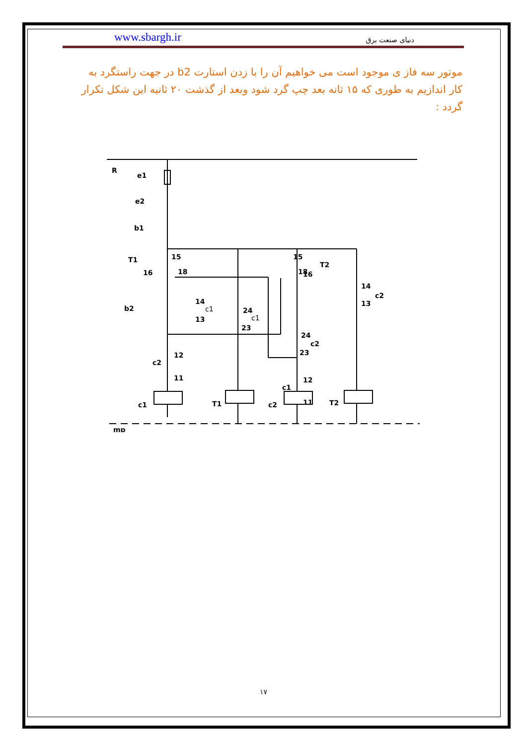www.sbargh.ir دنیای صنعت برق
موتور سه فاز ی موجود است می خواهیم آن را با زدن استارت b2 در جهت راستگرد به کار اندازیم به طوری که ۱۵ ثانه بعد چپ گرد شود وبعد از گذشت ۲۰ ثانیه این شکل تکرار گردد :
R
e1
e2
b1
T1
15
16
18
18
15
T2
16
14
c1
13
b2
24
c1
23
14
c2
13
24
c2
23
12
c2
11
12
c1
11
c1
T1
c2
T2
mp
۱۷